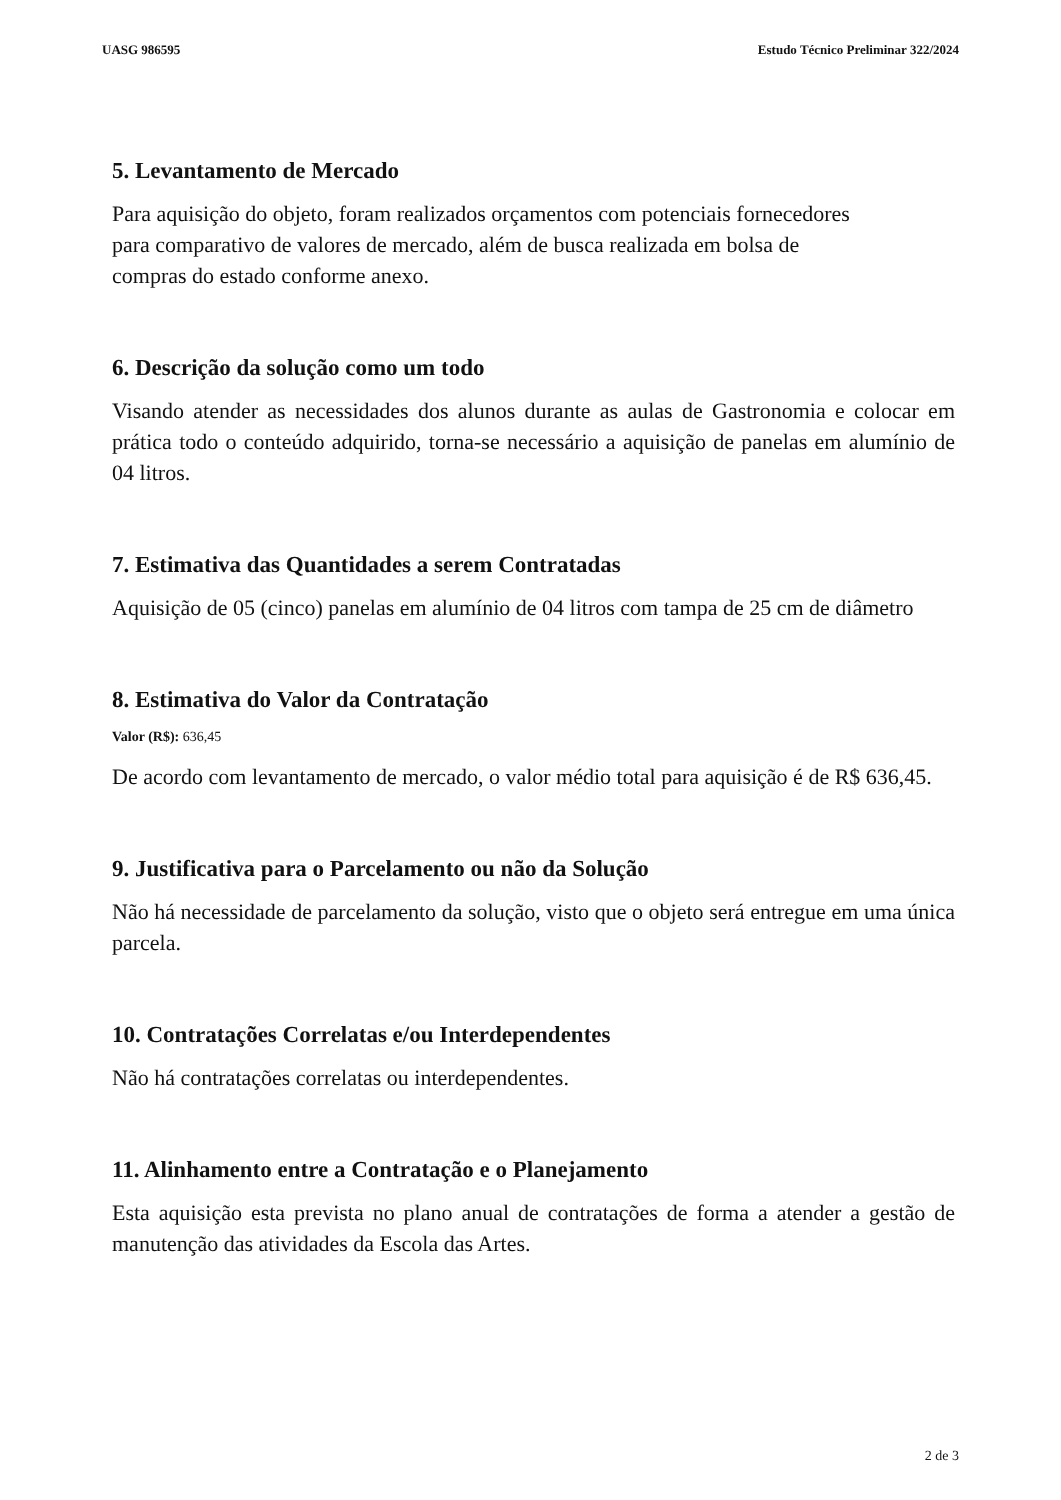UASG 986595 Estudo Técnico Preliminar 322/2024
5. Levantamento de Mercado
Para aquisição do objeto, foram realizados orçamentos com potenciais fornecedores
para comparativo de valores de mercado, além de busca realizada em bolsa de
compras do estado conforme anexo.
6. Descrição da solução como um todo
Visando atender as necessidades dos alunos durante as aulas de Gastronomia e colocar em prática todo o conteúdo adquirido, torna-se necessário a aquisição de panelas em alumínio de 04 litros.
7. Estimativa das Quantidades a serem Contratadas
Aquisição de 05 (cinco) panelas em alumínio de 04 litros com tampa de 25 cm de diâmetro
8. Estimativa do Valor da Contratação
Valor (R$): 636,45
De acordo com levantamento de mercado, o valor médio total para aquisição é de R$ 636,45.
9. Justificativa para o Parcelamento ou não da Solução
Não há necessidade de parcelamento da solução, visto que o objeto será entregue em uma única parcela.
10. Contratações Correlatas e/ou Interdependentes
Não há contratações correlatas ou interdependentes.
11. Alinhamento entre a Contratação e o Planejamento
Esta aquisição esta prevista no plano anual de contratações de forma a atender a gestão de manutenção das atividades da Escola das Artes.
2 de 3